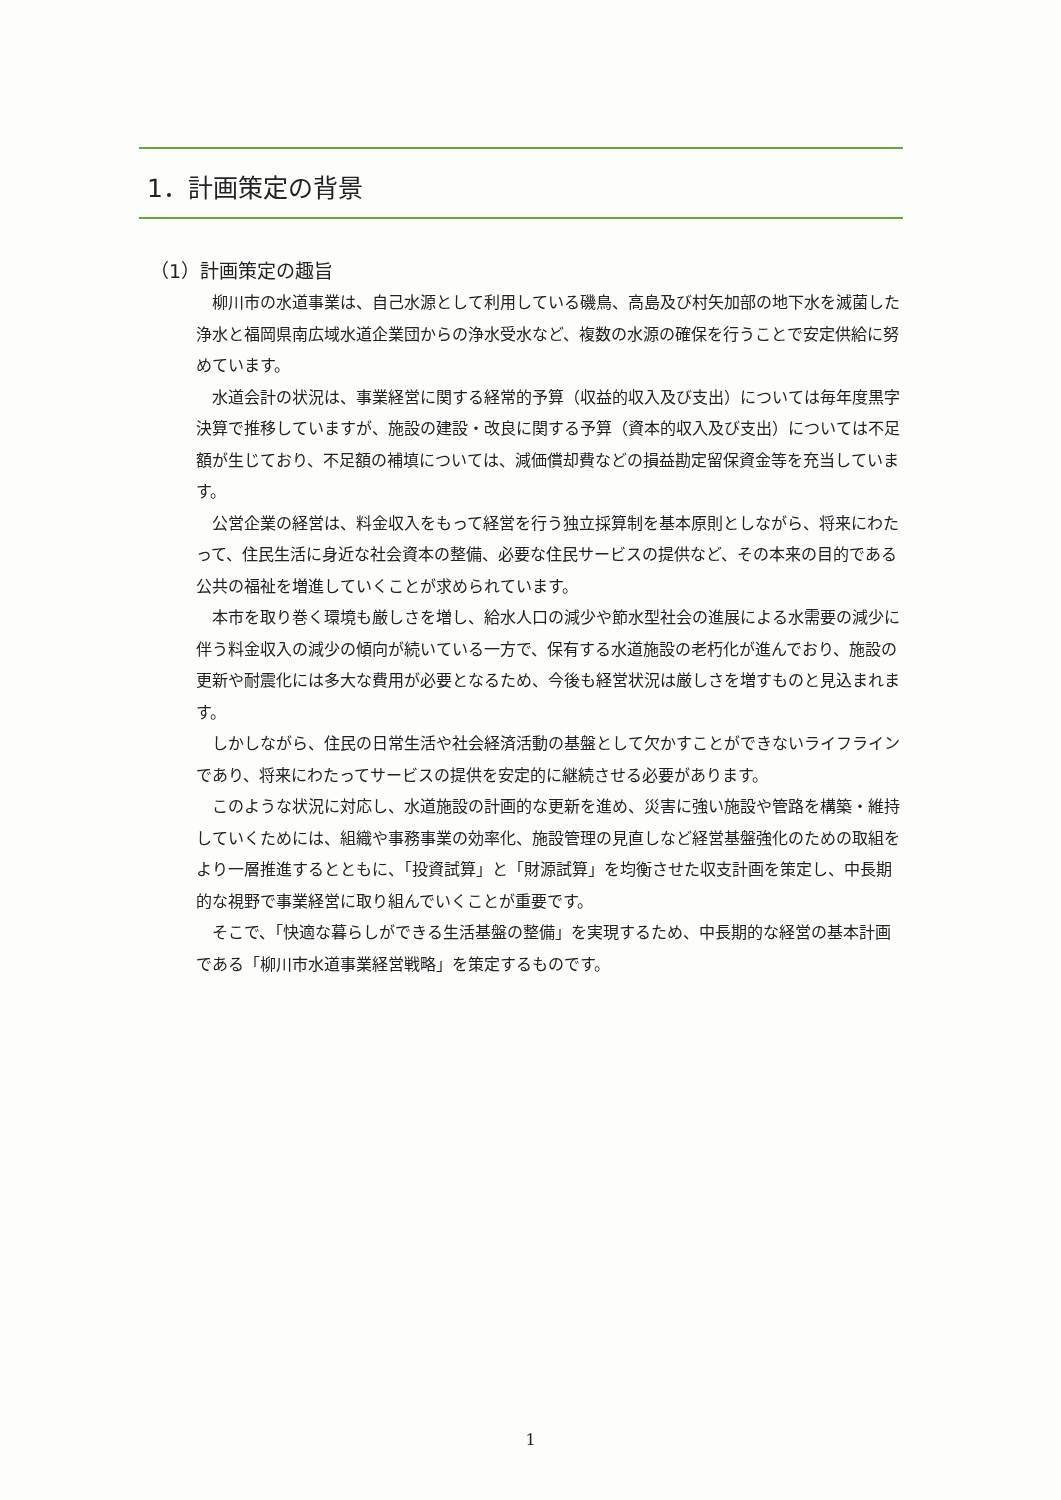1．計画策定の背景
（1）計画策定の趣旨
柳川市の水道事業は、自己水源として利用している磯鳥、高島及び村矢加部の地下水を滅菌した浄水と福岡県南広域水道企業団からの浄水受水など、複数の水源の確保を行うことで安定供給に努めています。
水道会計の状況は、事業経営に関する経常的予算（収益的収入及び支出）については毎年度黒字決算で推移していますが、施設の建設・改良に関する予算（資本的収入及び支出）については不足額が生じており、不足額の補填については、減価償却費などの損益勘定留保資金等を充当しています。
公営企業の経営は、料金収入をもって経営を行う独立採算制を基本原則としながら、将来にわたって、住民生活に身近な社会資本の整備、必要な住民サービスの提供など、その本来の目的である公共の福祉を増進していくことが求められています。
本市を取り巻く環境も厳しさを増し、給水人口の減少や節水型社会の進展による水需要の減少に伴う料金収入の減少の傾向が続いている一方で、保有する水道施設の老朽化が進んでおり、施設の更新や耐震化には多大な費用が必要となるため、今後も経営状況は厳しさを増すものと見込まれます。
しかしながら、住民の日常生活や社会経済活動の基盤として欠かすことができないライフラインであり、将来にわたってサービスの提供を安定的に継続させる必要があります。
このような状況に対応し、水道施設の計画的な更新を進め、災害に強い施設や管路を構築・維持していくためには、組織や事務事業の効率化、施設管理の見直しなど経営基盤強化のための取組をより一層推進するとともに、「投資試算」と「財源試算」を均衡させた収支計画を策定し、中長期的な視野で事業経営に取り組んでいくことが重要です。
そこで、「快適な暮らしができる生活基盤の整備」を実現するため、中長期的な経営の基本計画である「柳川市水道事業経営戦略」を策定するものです。
1